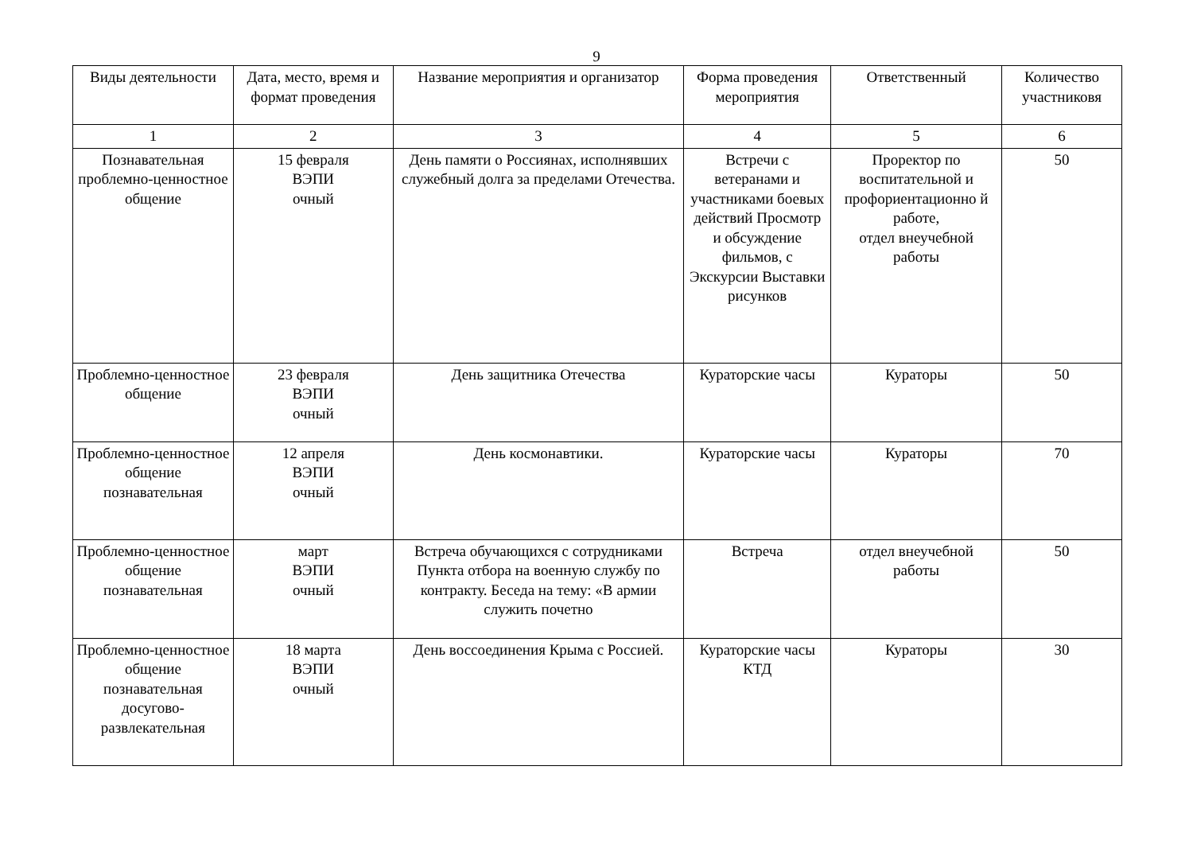9
| Виды деятельности | Дата, место, время и формат проведения | Название мероприятия и организатор | Форма проведения мероприятия | Ответственный | Количество участниковя |
| --- | --- | --- | --- | --- | --- |
| 1 | 2 | 3 | 4 | 5 | 6 |
| Познавательная проблемно-ценностное общение | 15 февраля ВЭПИ очный | День памяти о Россиянах, исполнявших служебный долга за пределами Отечества. | Встречи с ветеранами и участниками боевых действий Просмотр и обсуждение фильмов, с Экскурсии Выставки рисунков | Проректор по воспитательной и профориентационно й работе, отдел внеучебной работы | 50 |
| Проблемно-ценностное общение | 23 февраля ВЭПИ очный | День защитника Отечества | Кураторские часы | Кураторы | 50 |
| Проблемно-ценностное общение познавательная | 12 апреля ВЭПИ очный | День космонавтики. | Кураторские часы | Кураторы | 70 |
| Проблемно-ценностное общение познавательная | март ВЭПИ очный | Встреча обучающихся с сотрудниками Пункта отбора на военную службу по контракту. Беседа на тему: «В армии служить почетно | Встреча | отдел внеучебной работы | 50 |
| Проблемно-ценностное общение познавательная досугово-развлекательная | 18 марта ВЭПИ очный | День воссоединения Крыма с Россией. | Кураторские часы КТД | Кураторы | 30 |